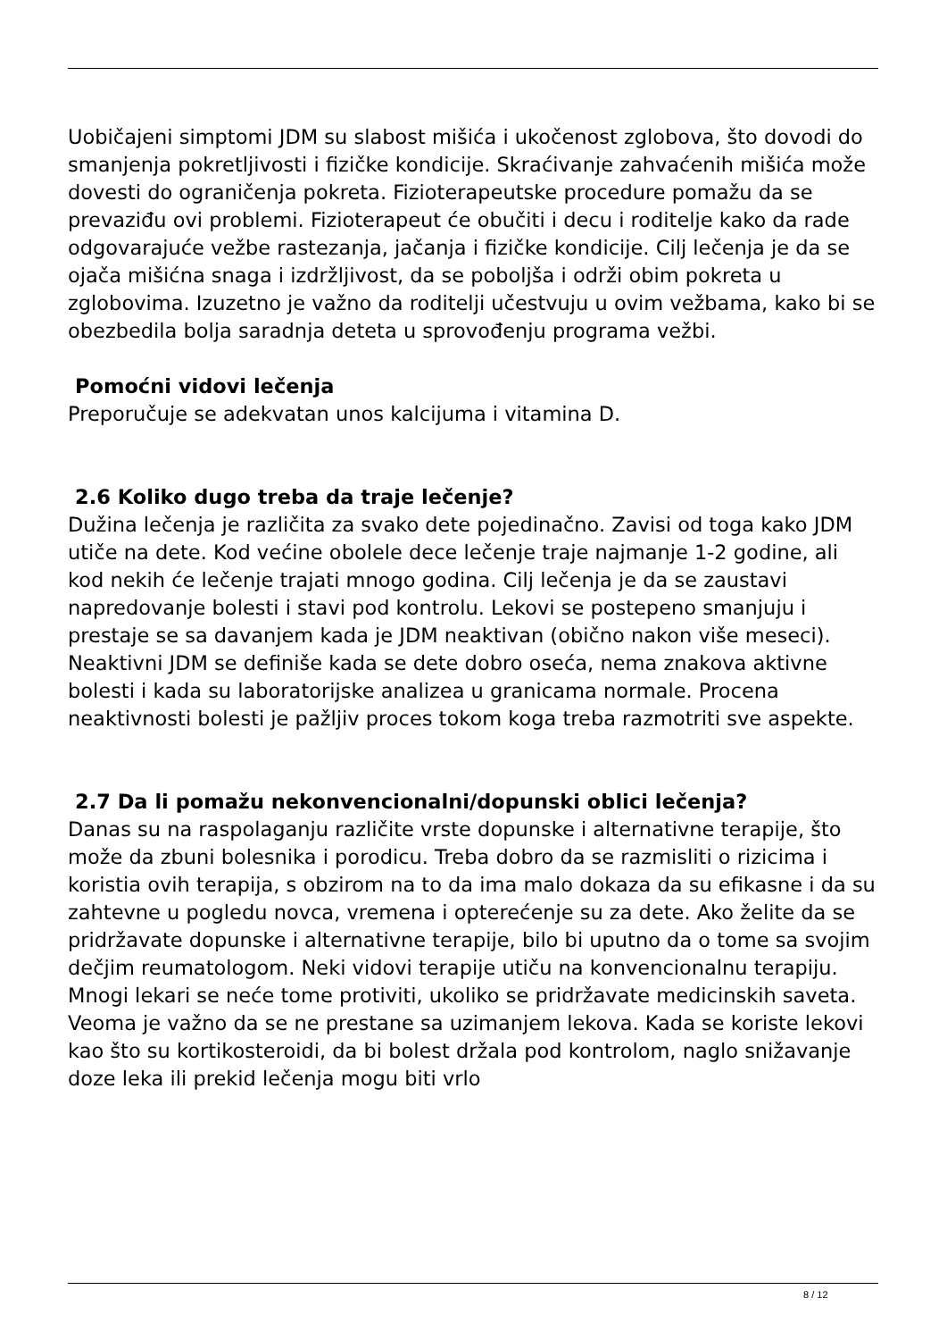Uobičajeni simptomi JDM su slabost mišića i ukočenost zglobova, što dovodi do smanjenja pokretljivosti i fizičke kondicije. Skraćivanje zahvaćenih mišića može dovesti do ograničenja pokreta. Fizioterapeutske procedure pomažu da se prevaziđu ovi problemi. Fizioterapeut će obučiti i decu i roditelje kako da rade odgovarajuće vežbe rastezanja, jačanja i fizičke kondicije. Cilj lečenja je da se ojača mišićna snaga i izdržljivost, da se poboljša i održi obim pokreta u zglobovima. Izuzetno je važno da roditelji učestvuju u ovim vežbama, kako bi se obezbedila bolja saradnja deteta u sprovođenju programa vežbi.
Pomoćni vidovi lečenja
Preporučuje se adekvatan unos kalcijuma i vitamina D.
2.6 Koliko dugo treba da traje lečenje?
Dužina lečenja je različita za svako dete pojedinačno. Zavisi od toga kako JDM utiče na dete. Kod većine obolele dece lečenje traje najmanje 1-2 godine, ali kod nekih će lečenje trajati mnogo godina. Cilj lečenja je da se zaustavi napredovanje bolesti i stavi pod kontrolu. Lekovi se postepeno smanjuju i prestaje se sa davanjem kada je JDM neaktivan (obično nakon više meseci). Neaktivni JDM se definiše kada se dete dobro oseća, nema znakova aktivne bolesti i kada su laboratorijske analizea u granicama normale. Procena neaktivnosti bolesti je pažljiv proces tokom koga treba razmotriti sve aspekte.
2.7 Da li pomažu nekonvencionalni/dopunski oblici lečenja?
Danas su na raspolaganju različite vrste dopunske i alternativne terapije, što može da zbuni bolesnika i porodicu. Treba dobro da se razmisliti o rizicima i koristia ovih terapija, s obzirom na to da ima malo dokaza da su efikasne i da su zahtevne u pogledu novca, vremena i opterećenje su za dete. Ako želite da se pridržavate dopunske i alternativne terapije, bilo bi uputno da o tome sa svojim dečjim reumatologom. Neki vidovi terapije utiču na konvencionalnu terapiju. Mnogi lekari se neće tome protiviti, ukoliko se pridržavate medicinskih saveta. Veoma je važno da se ne prestane sa uzimanjem lekova. Kada se koriste lekovi kao što su kortikosteroidi, da bi bolest držala pod kontrolom, naglo snižavanje doze leka ili prekid lečenja mogu biti vrlo
8 / 12